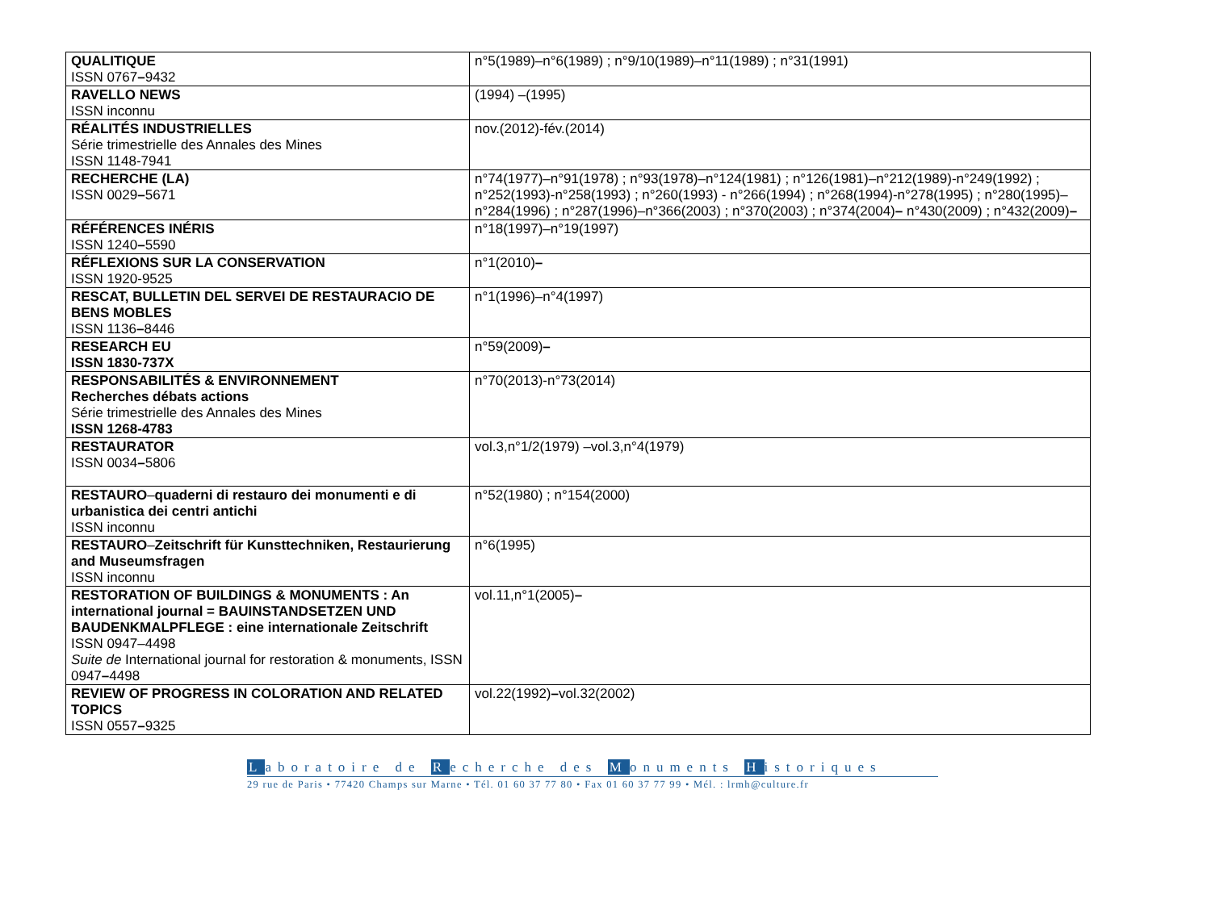| QUALITIQUE ISSN 0767 – 9432 | n°5(1989)–n°6(1989) ; n°9/10(1989)–n°11(1989) ; n°31(1991) |
| RAVELLO NEWS ISSN inconnu | (1994) –(1995) |
| RÉALITÉS INDUSTRIELLES Série trimestrielle des Annales des Mines ISSN 1148-7941 | nov.(2012)-fév.(2014) |
| RECHERCHE (LA) ISSN 0029 – 5671 | n°74(1977)–n°91(1978) ; n°93(1978)–n°124(1981) ; n°126(1981)–n°212(1989)-n°249(1992) ; n°252(1993)-n°258(1993) ; n°260(1993) - n°266(1994) ; n°268(1994)-n°278(1995) ; n°280(1995)– n°284(1996) ; n°287(1996)–n°366(2003) ; n°370(2003) ; n°374(2004) – n°430(2009) ; n°432(2009) – |
| RÉFÉRENCES INÉRIS ISSN 1240 – 5590 | n°18(1997)–n°19(1997) |
| RÉFLEXIONS SUR LA CONSERVATION ISSN 1920-9525 | n°1(2010) – |
| RESCAT, BULLETIN DEL SERVEI DE RESTAURACIO DE BENS MOBLES ISSN 1136 – 8446 | n°1(1996)–n°4(1997) |
| RESEARCH EU ISSN 1830-737X | n°59(2009) – |
| RESPONSABILITÉS & ENVIRONNEMENT Recherches débats actions Série trimestrielle des Annales des Mines ISSN 1268-4783 | n°70(2013)-n°73(2014) |
| RESTAURATOR ISSN 0034 – 5806 | vol.3,n°1/2(1979) –vol.3,n°4(1979) |
| RESTAURO – quaderni di restauro dei monumenti e di urbanistica dei centri antichi ISSN inconnu | n°52(1980) ; n°154(2000) |
| RESTAURO – Zeitschrift für Kunsttechniken, Restaurierung and Museumsfragen ISSN inconnu | n°6(1995) |
| RESTORATION OF BUILDINGS & MONUMENTS : An international journal = BAUINSTANDSETZEN UND BAUDENKMALPFLEGE : eine internationale Zeitschrift ISSN 0947–4498 Suite de International journal for restoration & monuments, ISSN 0947 – 4498 | vol.11,n°1(2005) – |
| REVIEW OF PROGRESS IN COLORATION AND RELATED TOPICS ISSN 0557 – 9325 | vol.22(1992) – vol.32(2002) |
Laboratoire de Recherche des Monuments Historiques
29 rue de Paris • 77420 Champs sur Marne • Tél. 01 60 37 77 80 • Fax 01 60 37 77 99 • Mél. : lrmh@culture.fr